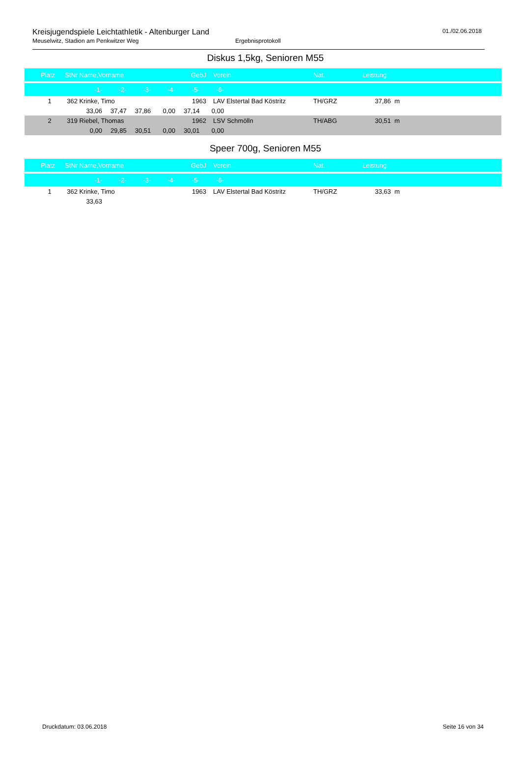Kreisjugendspiele Leichtathletik - Altenburger Land
Meuselwitz, Stadion am Penkwitzer Weg Ergebnisprotokoll
01./02.06.2018
Diskus 1,5kg, Senioren M55
| Platz | StNr | Name,Vorname | GebJ | | Verein | Nat. | Leistung | |
| --- | --- | --- | --- | --- | --- | --- | --- | --- |
| -1- -2- -3- -4- -5- -6- | | | | | | | | |
| 1 | 362 | Krinke, Timo | 1963 | | LAV Elstertal Bad Köstritz | TH/GRZ | 37,86 | m |
| 33,06 37,47 37,86 0,00 37,14 0,00 | | | | | | | | |
| 2 | 319 | Riebel, Thomas | 1962 | | LSV Schmölln | TH/ABG | 30,51 | m |
| 0,00 29,85 30,51 0,00 30,01 0,00 | | | | | | | | |
Speer 700g, Senioren M55
| Platz | StNr | Name,Vorname | GebJ | | Verein | Nat. | Leistung | |
| --- | --- | --- | --- | --- | --- | --- | --- | --- |
| -1- -2- -3- -4- -5- -6- | | | | | | | | |
| 1 | 362 | Krinke, Timo | 1963 | | LAV Elstertal Bad Köstritz | TH/GRZ | 33,63 | m |
| 33,63 | | | | | | | | |
Druckdatum: 03.06.2018 Seite 16 von 34